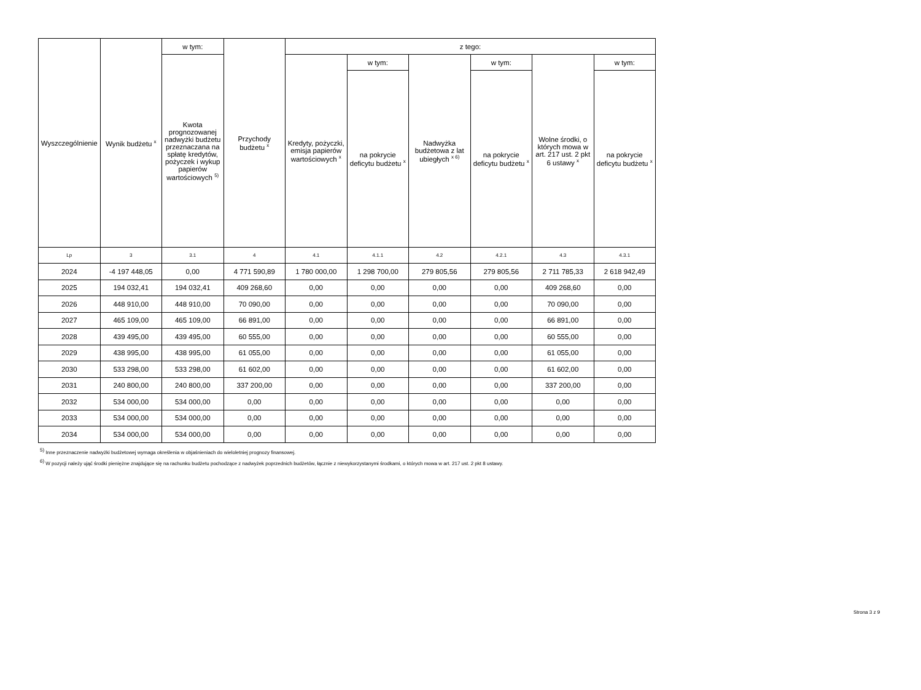| Wyszczególnienie | Wynik budżetu <sup>x</sup> | w tym: | Przychody budżetu <sup>x</sup> | z tego: | | | | | |
| --- | --- | --- | --- | --- | --- | --- | --- | --- | --- |
| | | Kwota prognozowanej nadwyżki budżetu przeznaczana na spłatę kredytów, pożyczek i wykup papierów wartościowych <sup>5)</sup> | | Kredyty, pożyczki, emisja papierów wartościowych <sup>x</sup> | w tym: | Nadwyżka budżetowa z lat ubiegłych <sup>x 6)</sup> | w tym: | Wolne środki, o których mowa w art. 217 ust. 2 pkt 6 ustawy <sup>x</sup> | w tym: |
| | | | | | na pokrycie deficytu budżetu <sup>x</sup> | | na pokrycie deficytu budżetu <sup>x</sup> | | na pokrycie deficytu budżetu <sup>x</sup> |
| Lp | 3 | 3.1 | 4 | 4.1 | 4.1.1 | 4.2 | 4.2.1 | 4.3 | 4.3.1 |
| 2024 | -4 197 448,05 | 0,00 | 4 771 590,89 | 1 780 000,00 | 1 298 700,00 | 279 805,56 | 279 805,56 | 2 711 785,33 | 2 618 942,49 |
| 2025 | 194 032,41 | 194 032,41 | 409 268,60 | 0,00 | 0,00 | 0,00 | 0,00 | 409 268,60 | 0,00 |
| 2026 | 448 910,00 | 448 910,00 | 70 090,00 | 0,00 | 0,00 | 0,00 | 0,00 | 70 090,00 | 0,00 |
| 2027 | 465 109,00 | 465 109,00 | 66 891,00 | 0,00 | 0,00 | 0,00 | 0,00 | 66 891,00 | 0,00 |
| 2028 | 439 495,00 | 439 495,00 | 60 555,00 | 0,00 | 0,00 | 0,00 | 0,00 | 60 555,00 | 0,00 |
| 2029 | 438 995,00 | 438 995,00 | 61 055,00 | 0,00 | 0,00 | 0,00 | 0,00 | 61 055,00 | 0,00 |
| 2030 | 533 298,00 | 533 298,00 | 61 602,00 | 0,00 | 0,00 | 0,00 | 0,00 | 61 602,00 | 0,00 |
| 2031 | 240 800,00 | 240 800,00 | 337 200,00 | 0,00 | 0,00 | 0,00 | 0,00 | 337 200,00 | 0,00 |
| 2032 | 534 000,00 | 534 000,00 | 0,00 | 0,00 | 0,00 | 0,00 | 0,00 | 0,00 | 0,00 |
| 2033 | 534 000,00 | 534 000,00 | 0,00 | 0,00 | 0,00 | 0,00 | 0,00 | 0,00 | 0,00 |
| 2034 | 534 000,00 | 534 000,00 | 0,00 | 0,00 | 0,00 | 0,00 | 0,00 | 0,00 | 0,00 |
<sup>5)</sup> Inne przeznaczenie nadwyżki budżetowej wymaga określenia w objaśnieniach do wieloletniej prognozy finansowej.
<sup>6)</sup> W pozycji należy ująć środki pieniężne znajdujące się na rachunku budżetu pochodzące z nadwyżek poprzednich budżetów, łącznie z niewykorzystanymi środkami, o których mowa w art. 217 ust. 2 pkt 8 ustawy.
Strona 3 z 9